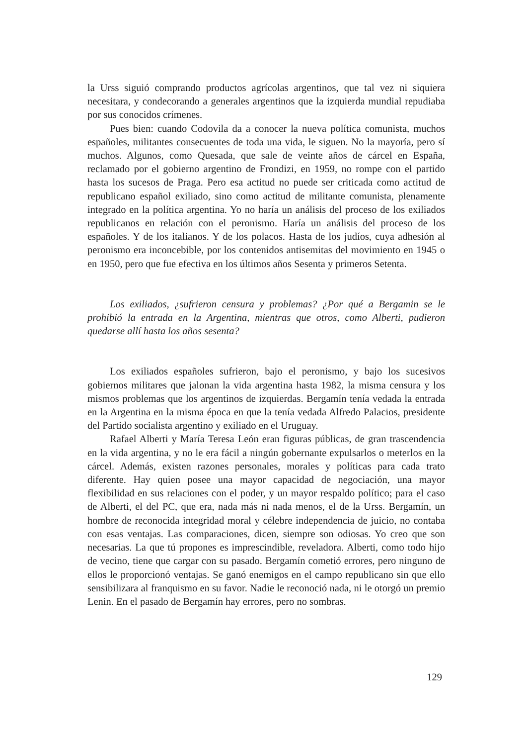la Urss siguió comprando productos agrícolas argentinos, que tal vez ni siquiera necesitara, y condecorando a generales argentinos que la izquierda mundial repudiaba por sus conocidos crímenes.
Pues bien: cuando Codovila da a conocer la nueva política comunista, muchos españoles, militantes consecuentes de toda una vida, le siguen. No la mayoría, pero sí muchos. Algunos, como Quesada, que sale de veinte años de cárcel en España, reclamado por el gobierno argentino de Frondizi, en 1959, no rompe con el partido hasta los sucesos de Praga. Pero esa actitud no puede ser criticada como actitud de republicano español exiliado, sino como actitud de militante comunista, plenamente integrado en la política argentina. Yo no haría un análisis del proceso de los exiliados republicanos en relación con el peronismo. Haría un análisis del proceso de los españoles. Y de los italianos. Y de los polacos. Hasta de los judíos, cuya adhesión al peronismo era inconcebible, por los contenidos antisemitas del movimiento en 1945 o en 1950, pero que fue efectiva en los últimos años Sesenta y primeros Setenta.
Los exiliados, ¿sufrieron censura y problemas? ¿Por qué a Bergamin se le prohibió la entrada en la Argentina, mientras que otros, como Alberti, pudieron quedarse allí hasta los años sesenta?
Los exiliados españoles sufrieron, bajo el peronismo, y bajo los sucesivos gobiernos militares que jalonan la vida argentina hasta 1982, la misma censura y los mismos problemas que los argentinos de izquierdas. Bergamín tenía vedada la entrada en la Argentina en la misma época en que la tenía vedada Alfredo Palacios, presidente del Partido socialista argentino y exiliado en el Uruguay.
Rafael Alberti y María Teresa León eran figuras públicas, de gran trascendencia en la vida argentina, y no le era fácil a ningún gobernante expulsarlos o meterlos en la cárcel. Además, existen razones personales, morales y políticas para cada trato diferente. Hay quien posee una mayor capacidad de negociación, una mayor flexibilidad en sus relaciones con el poder, y un mayor respaldo político; para el caso de Alberti, el del PC, que era, nada más ni nada menos, el de la Urss. Bergamín, un hombre de reconocida integridad moral y célebre independencia de juicio, no contaba con esas ventajas. Las comparaciones, dicen, siempre son odiosas. Yo creo que son necesarias. La que tú propones es imprescindible, reveladora. Alberti, como todo hijo de vecino, tiene que cargar con su pasado. Bergamín cometió errores, pero ninguno de ellos le proporcionó ventajas. Se ganó enemigos en el campo republicano sin que ello sensibilizara al franquismo en su favor. Nadie le reconoció nada, ni le otorgó un premio Lenin. En el pasado de Bergamín hay errores, pero no sombras.
129